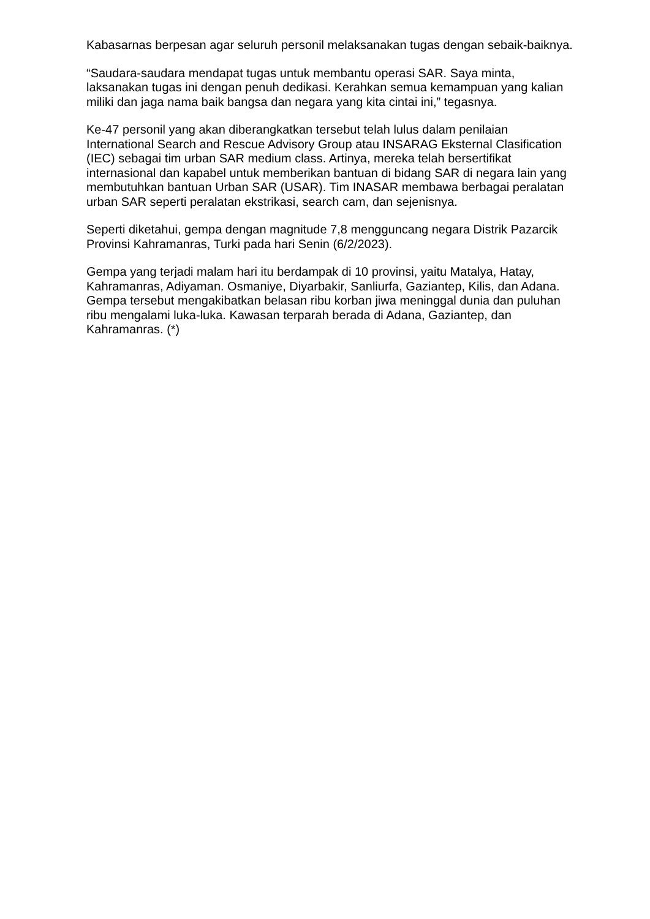Kabasarnas berpesan agar seluruh personil melaksanakan tugas dengan sebaik-baiknya.
“Saudara-saudara mendapat tugas untuk membantu operasi SAR. Saya minta, laksanakan tugas ini dengan penuh dedikasi. Kerahkan semua kemampuan yang kalian miliki dan jaga nama baik bangsa dan negara yang kita cintai ini,” tegasnya.
Ke-47 personil yang akan diberangkatkan tersebut telah lulus dalam penilaian International Search and Rescue Advisory Group atau INSARAG Eksternal Clasification (IEC) sebagai tim urban SAR medium class. Artinya, mereka telah bersertifikat internasional dan kapabel untuk memberikan bantuan di bidang SAR di negara lain yang membutuhkan bantuan Urban SAR (USAR). Tim INASAR membawa berbagai peralatan urban SAR seperti peralatan ekstrikasi, search cam, dan sejenisnya.
Seperti diketahui, gempa dengan magnitude 7,8 mengguncang negara Distrik Pazarcik Provinsi Kahramanras, Turki pada hari Senin (6/2/2023).
Gempa yang terjadi malam hari itu berdampak di 10 provinsi, yaitu Matalya, Hatay, Kahramanras, Adiyaman. Osmaniye, Diyarbakir, Sanliurfa, Gaziantep, Kilis, dan Adana. Gempa tersebut mengakibatkan belasan ribu korban jiwa meninggal dunia dan puluhan ribu mengalami luka-luka. Kawasan terparah berada di Adana, Gaziantep, dan Kahramanras. (*)